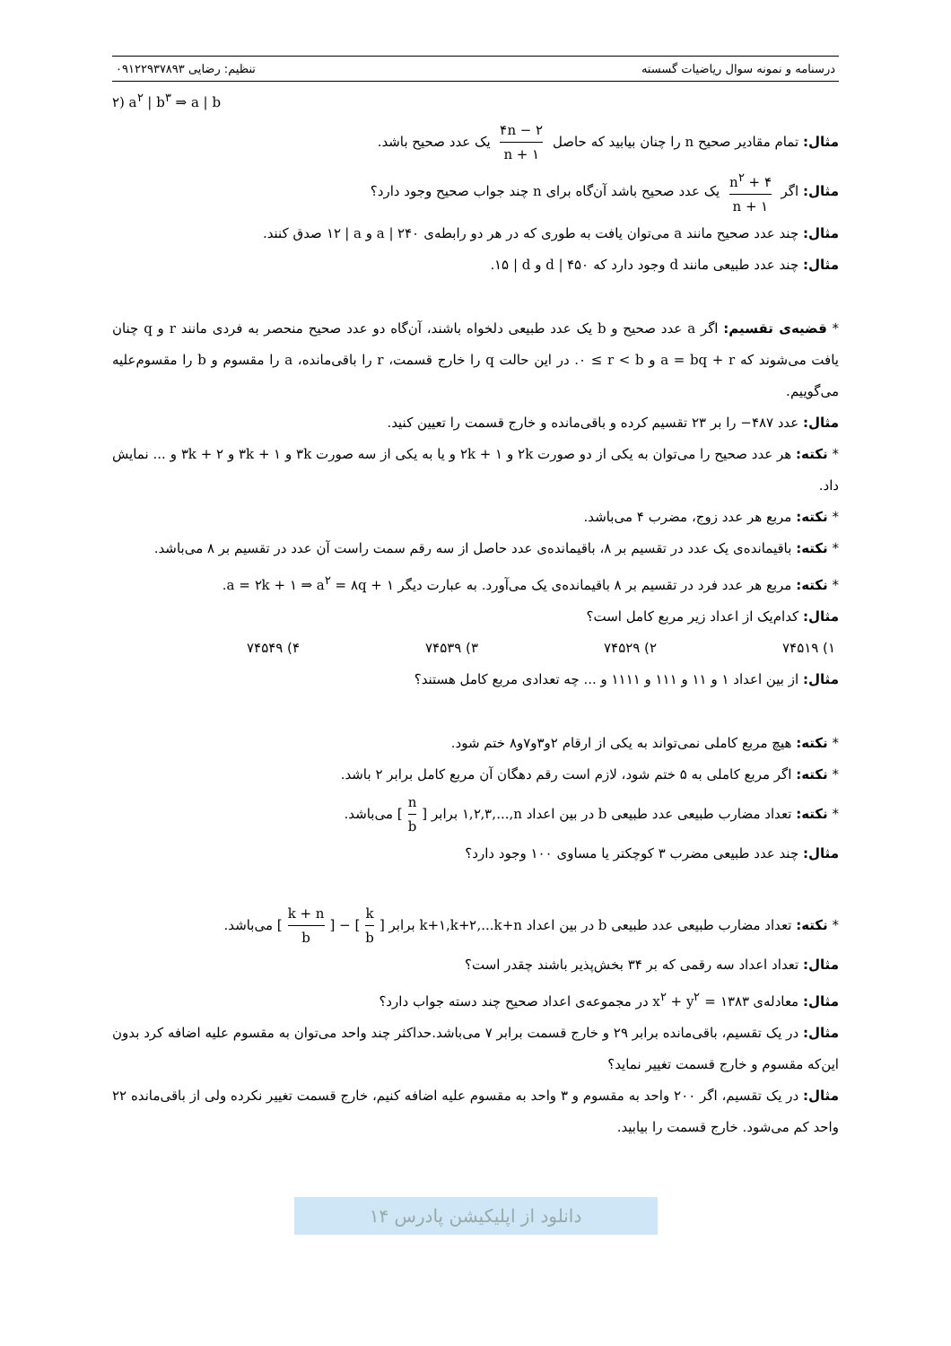درسنامه و نمونه سوال ریاضیات گسسته تنظیم: رضایی ۰۹۱۲۲۹۳۷۸۹۳
۲) a<sup>۲</sup> | b<sup>۳</sup> ⇒ a | b
مثال: تمام مقادیر صحیح n را چنان بیابید که حاصل ۴n − ۲ n + ۱ یک عدد صحیح باشد.
مثال: اگر n<sup>۲</sup> + ۴ n + ۱ یک عدد صحیح باشد آن‌گاه برای n چند جواب صحیح وجود دارد؟
مثال: چند عدد صحیح مانند a می‌توان یافت به طوری که در هر دو رابطه‌ی a | ۲۴۰ و ۱۲ | a صدق کنند.
مثال: چند عدد طبیعی مانند d وجود دارد که d | ۴۵۰ و ۱۵ | d.
* قضیه‌ی تقسیم: اگر a عدد صحیح و b یک عدد طبیعی دلخواه باشند، آن‌گاه دو عدد صحیح منحصر به فردی مانند r و q چنان یافت می‌شوند که a = bq + r و ۰ ≤ r < b. در این حالت q را خارج قسمت، r را باقی‌مانده، a را مقسوم و b را مقسوم‌علیه می‌گوییم.
مثال: عدد −۴۸۷ را بر ۲۳ تقسیم کرده و باقی‌مانده و خارج قسمت را تعیین کنید.
* نکته: هر عدد صحیح را می‌توان به یکی از دو صورت ۲k و ۲k + ۱ و یا به یکی از سه صورت ۳k و ۳k + ۱ و ۳k + ۲ و ... نمایش داد.
* نکته: مربع هر عدد زوج، مضرب ۴ می‌باشد.
* نکته: باقیمانده‌ی یک عدد در تقسیم بر ۸، باقیمانده‌ی عدد حاصل از سه رقم سمت راست آن عدد در تقسیم بر ۸ می‌باشد.
* نکته: مربع هر عدد فرد در تقسیم بر ۸ باقیمانده‌ی یک می‌آورد. به عبارت دیگر a = ۲k + ۱ ⇒ a<sup>۲</sup> = ۸q + ۱.
مثال: کدام‌یک از اعداد زیر مربع کامل است؟
۱) ۷۴۵۱۹ ۲) ۷۴۵۲۹ ۳) ۷۴۵۳۹ ۴) ۷۴۵۴۹
مثال: از بین اعداد ۱ و ۱۱ و ۱۱۱ و ۱۱۱۱ و ... چه تعدادی مربع کامل هستند؟
* نکته: هیچ مربع کاملی نمی‌تواند به یکی از ارقام ۲و۳و۷و۸ ختم شود.
* نکته: اگر مربع کاملی به ۵ ختم شود، لازم است رقم دهگان آن مربع کامل برابر ۲ باشد.
* نکته: تعداد مضارب طبیعی عدد طبیعی b در بین اعداد ۱,۲,۳,...,n برابر [n b] می‌باشد.
مثال: چند عدد طبیعی مضرب ۳ کوچکتر یا مساوی ۱۰۰ وجود دارد؟
* نکته: تعداد مضارب طبیعی عدد طبیعی b در بین اعداد k+۱,k+۲,...k+n برابر [k + n b] − [k b] می‌باشد.
مثال: تعداد اعداد سه رقمی که بر ۳۴ بخش‌پذیر باشند چقدر است؟
مثال: معادله‌ی x<sup>۲</sup> + y<sup>۲</sup> = ۱۳۸۳ در مجموعه‌ی اعداد صحیح چند دسته جواب دارد؟
مثال: در یک تقسیم، باقی‌مانده برابر ۲۹ و خارج قسمت برابر ۷ می‌باشد.حداکثر چند واحد می‌توان به مقسوم علیه اضافه کرد بدون این‌که مقسوم و خارج قسمت تغییر نماید؟
مثال: در یک تقسیم، اگر ۲۰۰ واحد به مقسوم و ۳ واحد به مقسوم علیه اضافه کنیم، خارج قسمت تغییر نکرده ولی از باقی‌مانده ۲۲ واحد کم می‌شود. خارج قسمت را بیابید.
دانلود از اپلیکیشن پادرس ۱۴